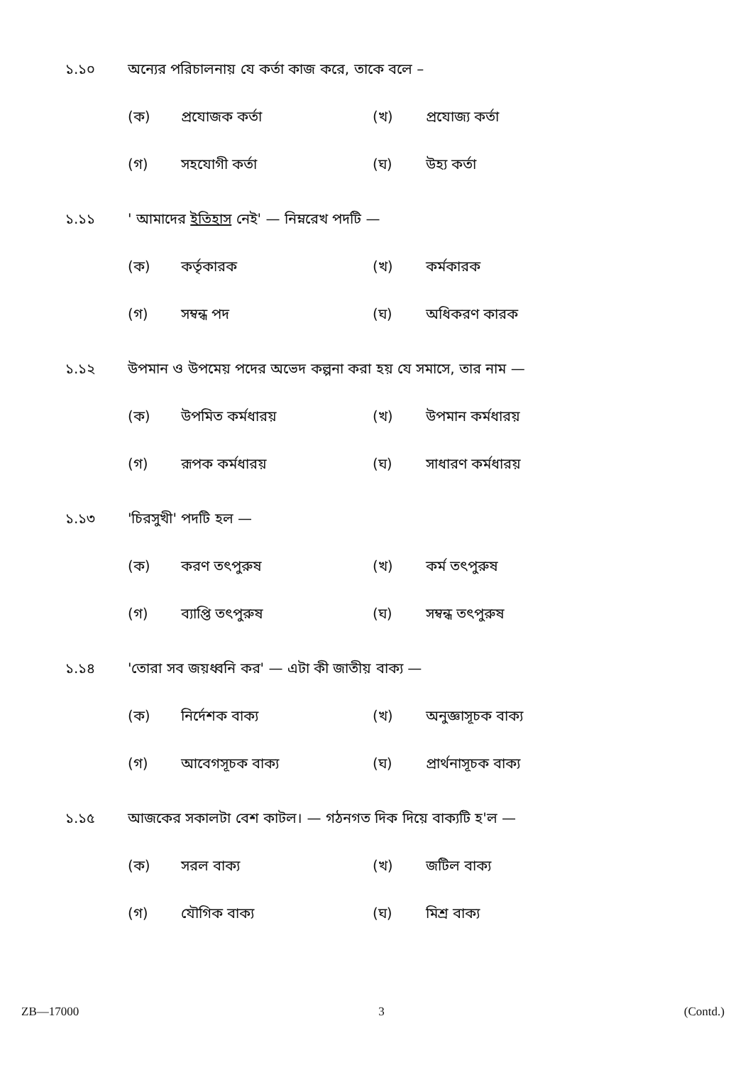১.১০ অন্যের পরিচালনায় যে কর্তা কাজ করে, তাকে বলে –
(ক) প্রযোজক কর্তা (খ) প্রযোজ্য কর্তা
(গ) সহযোগী কর্তা (ঘ) উহ্য কর্তা
১.১১ ' আমাদের ইতিহাস নেই' — নিম্নরেখ পদটি —
(ক) কর্তৃকারক (খ) কর্মকারক
(গ) সম্বন্ধ পদ (ঘ) অধিকরণ কারক
১.১২ উপমান ও উপমেয় পদের অভেদ কল্পনা করা হয় যে সমাসে, তার নাম —
(ক) উপমিত কর্মধারয় (খ) উপমান কর্মধারয়
(গ) রূপক কর্মধারয় (ঘ) সাধারণ কর্মধারয়
১.১৩ 'চিরসুখী' পদটি হল —
(ক) করণ তৎপুরুষ (খ) কর্ম তৎপুরুষ
(গ) ব্যাপ্তি তৎপুরুষ (ঘ) সম্বন্ধ তৎপুরুষ
১.১৪ 'তোরা সব জয়ধ্বনি কর' — এটা কী জাতীয় বাক্য —
(ক) নির্দেশক বাক্য (খ) অনুজ্ঞাসূচক বাক্য
(গ) আবেগসূচক বাক্য (ঘ) প্রার্থনাসূচক বাক্য
১.১৫ আজকের সকালটা বেশ কাটল। — গঠনগত দিক দিয়ে বাক্যটি হ'ল —
(ক) সরল বাক্য (খ) জটিল বাক্য
(গ) যৌগিক বাক্য (ঘ) মিশ্র বাক্য
ZB—17000 3 (Contd.)